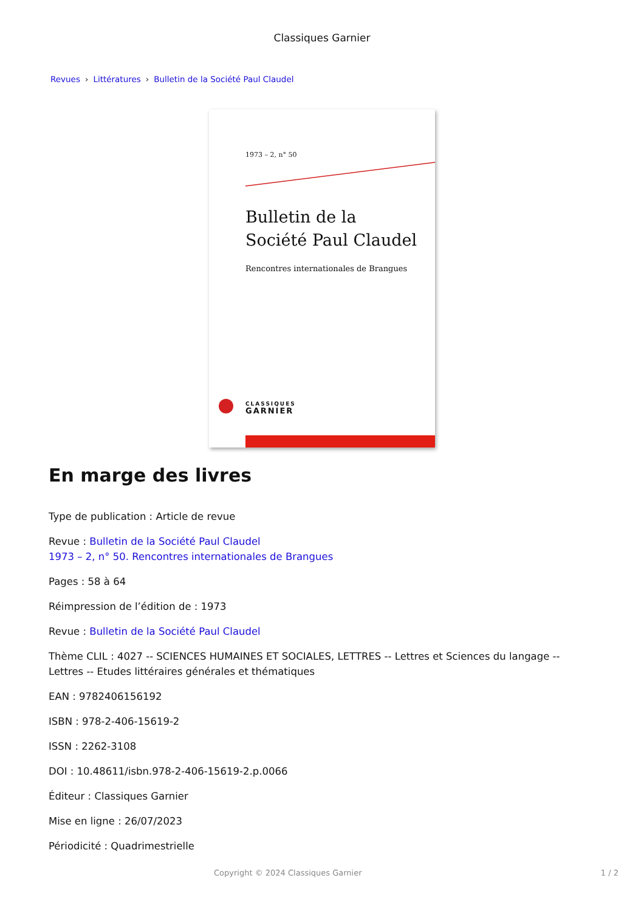Classiques Garnier
Revues › Littératures › Bulletin de la Société Paul Claudel
1973 – 2, n° 50
Bulletin de la
Société Paul Claudel
Rencontres internationales de Brangues
CLASSIQUES
GARNIER
En marge des livres
Type de publication : Article de revue
Revue : Bulletin de la Société Paul Claudel
1973 – 2, n° 50. Rencontres internationales de Brangues
Pages : 58 à 64
Réimpression de l’édition de : 1973
Revue : Bulletin de la Société Paul Claudel
Thème CLIL : 4027 -- SCIENCES HUMAINES ET SOCIALES, LETTRES -- Lettres et Sciences du langage -- Lettres -- Etudes littéraires générales et thématiques
EAN : 9782406156192
ISBN : 978-2-406-15619-2
ISSN : 2262-3108
DOI : 10.48611/isbn.978-2-406-15619-2.p.0066
Éditeur : Classiques Garnier
Mise en ligne : 26/07/2023
Périodicité : Quadrimestrielle
Copyright © 2024 Classiques Garnier 1 / 2